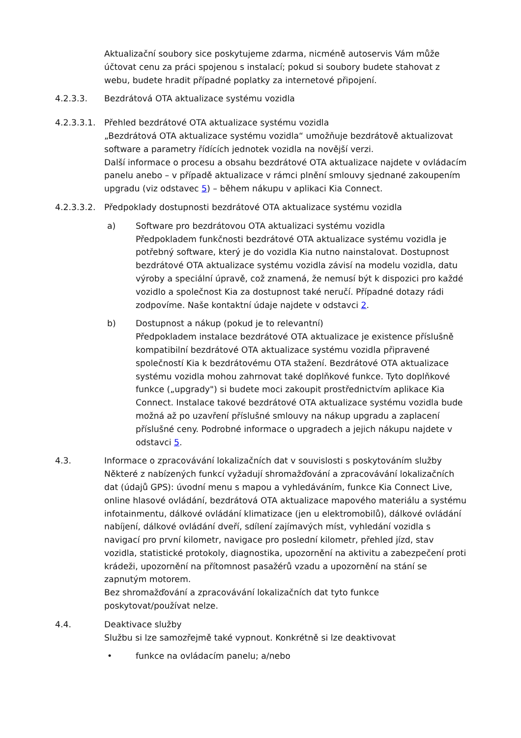Aktualizační soubory sice poskytujeme zdarma, nicméně autoservis Vám může účtovat cenu za práci spojenou s instalací; pokud si soubory budete stahovat z webu, budete hradit případné poplatky za internetové připojení.
4.2.3.3. Bezdrátová OTA aktualizace systému vozidla
4.2.3.3.1.
Přehled bezdrátové OTA aktualizace systému vozidla
„Bezdrátová OTA aktualizace systému vozidla“ umožňuje bezdrátově aktualizovat software a parametry řídících jednotek vozidla na novější verzi.
Další informace o procesu a obsahu bezdrátové OTA aktualizace najdete v ovládacím panelu anebo – v případě aktualizace v rámci plnění smlouvy sjednané zakoupením upgradu (viz odstavec 5) – během nákupu v aplikaci Kia Connect.
4.2.3.3.2.
Předpoklady dostupnosti bezdrátové OTA aktualizace systému vozidla
a) Software pro bezdrátovou OTA aktualizaci systému vozidla
Předpokladem funkčnosti bezdrátové OTA aktualizace systému vozidla je potřebný software, který je do vozidla Kia nutno nainstalovat. Dostupnost bezdrátové OTA aktualizace systému vozidla závisí na modelu vozidla, datu výroby a speciální úpravě, což znamená, že nemusí být k dispozici pro každé vozidlo a společnost Kia za dostupnost také neručí. Případné dotazy rádi zodpovíme. Naše kontaktní údaje najdete v odstavci 2.
b) Dostupnost a nákup (pokud je to relevantní)
Předpokladem instalace bezdrátové OTA aktualizace je existence příslušně kompatibilní bezdrátové OTA aktualizace systému vozidla připravené společností Kia k bezdrátovému OTA stažení. Bezdrátové OTA aktualizace systému vozidla mohou zahrnovat také doplňkové funkce. Tyto doplňkové funkce („upgrady") si budete moci zakoupit prostřednictvím aplikace Kia Connect. Instalace takové bezdrátové OTA aktualizace systému vozidla bude možná až po uzavření příslušné smlouvy na nákup upgradu a zaplacení příslušné ceny. Podrobné informace o upgradech a jejich nákupu najdete v odstavci 5.
4.3. Informace o zpracovávání lokalizačních dat v souvislosti s poskytováním služby
Některé z nabízených funkcí vyžadují shromažďování a zpracovávání lokalizačních dat (údajů GPS): úvodní menu s mapou a vyhledáváním, funkce Kia Connect Live, online hlasové ovládání, bezdrátová OTA aktualizace mapového materiálu a systému infotainmentu, dálkové ovládání klimatizace (jen u elektromobilů), dálkové ovládání nabíjení, dálkové ovládání dveří, sdílení zajímavých míst, vyhledání vozidla s navigací pro první kilometr, navigace pro poslední kilometr, přehled jízd, stav vozidla, statistické protokoly, diagnostika, upozornění na aktivitu a zabezpečení proti krádeži, upozornění na přítomnost pasažérů vzadu a upozornění na stání se zapnutým motorem.
Bez shromažďování a zpracovávání lokalizačních dat tyto funkce poskytovat/používat nelze.
4.4. Deaktivace služby
Službu si lze samozřejmě také vypnout. Konkrétně si lze deaktivovat
• funkce na ovládacím panelu; a/nebo